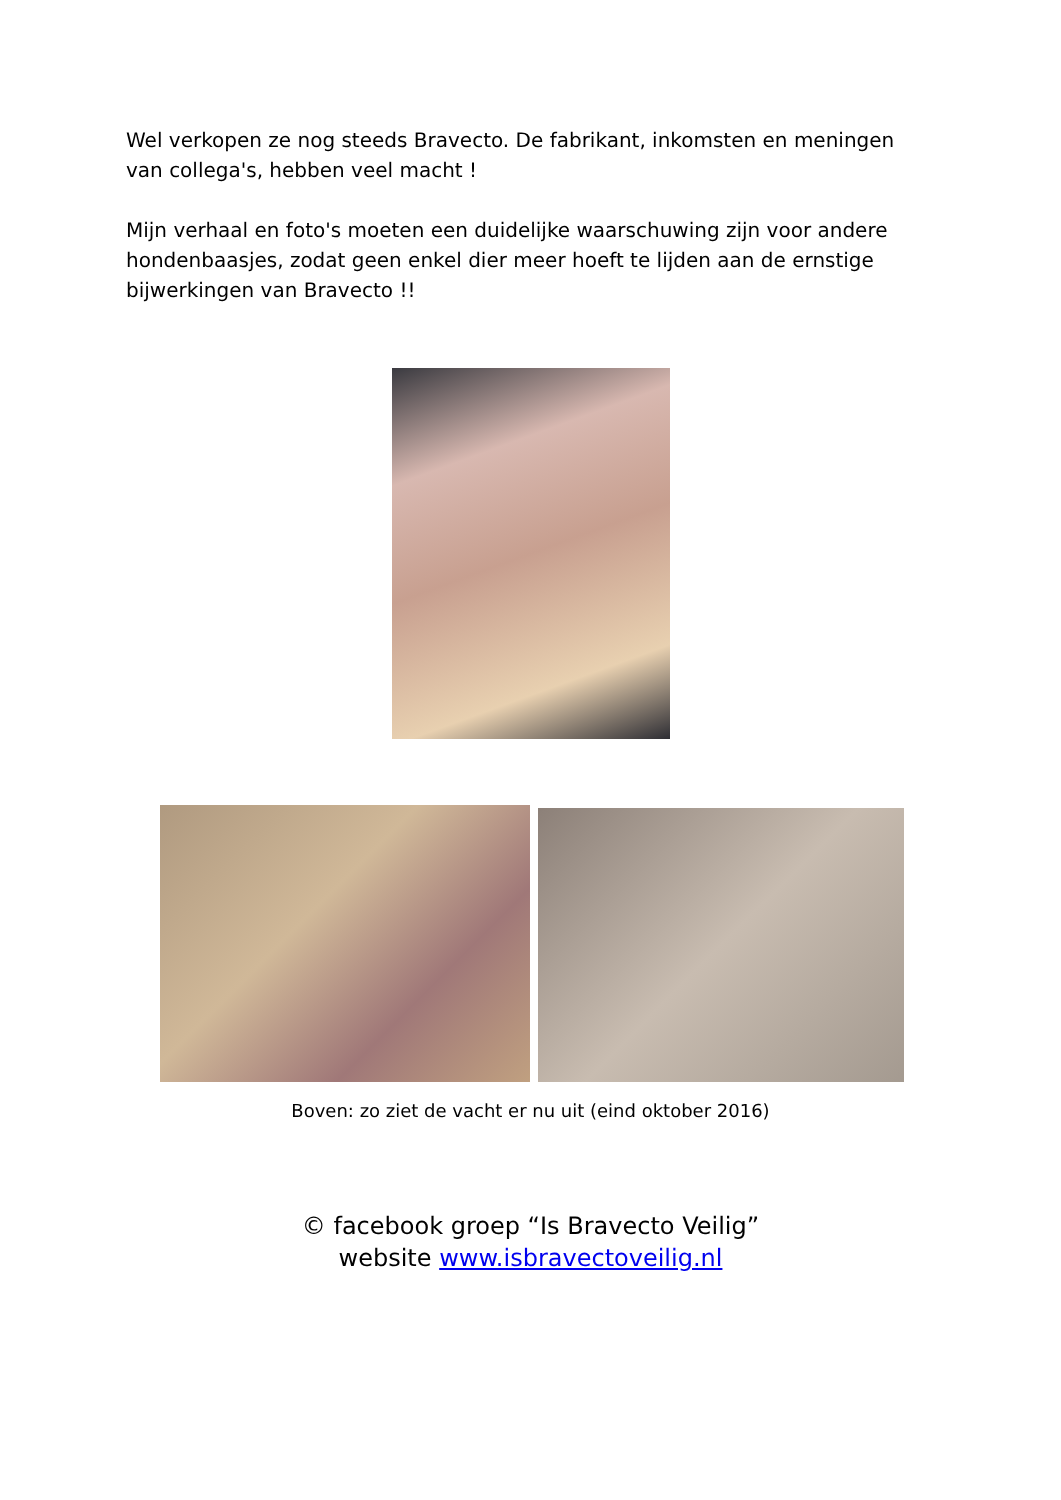Wel verkopen ze nog steeds Bravecto. De fabrikant, inkomsten en meningen van collega's, hebben veel macht !
Mijn verhaal en foto's moeten een duidelijke waarschuwing zijn voor andere hondenbaasjes, zodat geen enkel dier meer hoeft te lijden aan de ernstige bijwerkingen van Bravecto !!
Boven: zo ziet de vacht er nu uit (eind oktober 2016)
© facebook groep “Is Bravecto Veilig”
website www.isbravectoveilig.nl